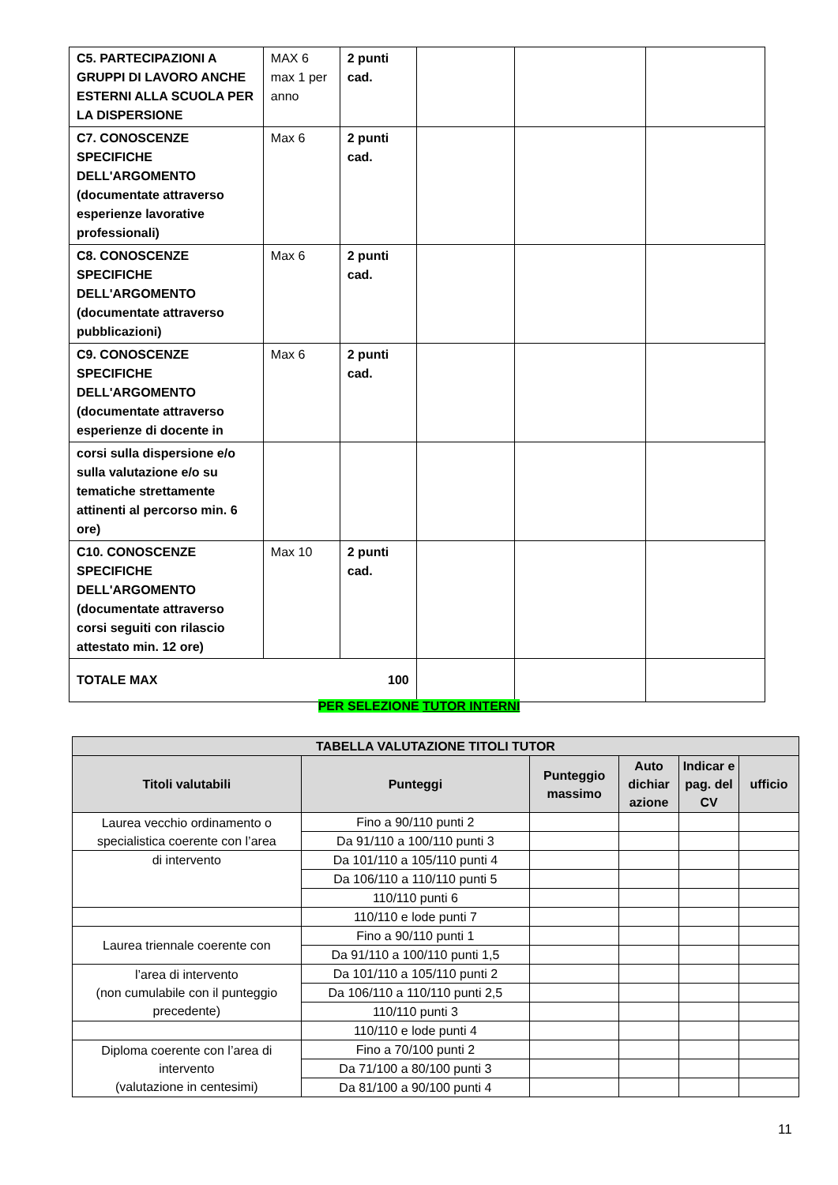| C5. PARTECIPAZIONI A GRUPPI DI LAVORO ANCHE ESTERNI ALLA SCUOLA PER LA DISPERSIONE | MAX 6 max 1 per anno | 2 punti cad. | | | |
| C7. CONOSCENZE SPECIFICHE DELL'ARGOMENTO (documentate attraverso esperienze lavorative professionali) | Max 6 | 2 punti cad. | | | |
| C8. CONOSCENZE SPECIFICHE DELL'ARGOMENTO (documentate attraverso pubblicazioni) | Max 6 | 2 punti cad. | | | |
| C9. CONOSCENZE SPECIFICHE DELL'ARGOMENTO (documentate attraverso esperienze di docente in | Max 6 | 2 punti cad. | | | |
| corsi sulla dispersione e/o sulla valutazione e/o su tematiche strettamente attinenti al percorso min. 6 ore) | | | | | |
| C10. CONOSCENZE SPECIFICHE DELL'ARGOMENTO (documentate attraverso corsi seguiti con rilascio attestato min. 12 ore) | Max 10 | 2 punti cad. | | | |
| TOTALE MAX 100 | | | | | |
PER SELEZIONE TUTOR INTERNI
| TABELLA VALUTAZIONE TITOLI TUTOR | | | | | |
| --- | --- | --- | --- | --- | --- |
| Titoli valutabili | Punteggi | Punteggio massimo | Auto dichiar azione | Indicar e pag. del CV | ufficio |
| Laurea vecchio ordinamento o specialistica coerente con l’area | Fino a 90/110 punti 2 | | | | |
| | Da 91/110 a 100/110 punti 3 | | | | |
| di intervento | Da 101/110 a 105/110 punti 4 | | | | |
| | Da 106/110 a 110/110 punti 5 | | | | |
| | 110/110 punti 6 | | | | |
| | 110/110 e lode punti 7 | | | | |
| Laurea triennale coerente con | Fino a 90/110 punti 1 | | | | |
| | Da 91/110 a 100/110 punti 1,5 | | | | |
| l’area di intervento (non cumulabile con il punteggio precedente) | Da 101/110 a 105/110 punti 2 | | | | |
| | Da 106/110 a 110/110 punti 2,5 | | | | |
| | 110/110 punti 3 | | | | |
| | 110/110 e lode punti 4 | | | | |
| Diploma coerente con l’area di intervento (valutazione in centesimi) | Fino a 70/100 punti 2 | | | | |
| | Da 71/100 a 80/100 punti 3 | | | | |
| | Da 81/100 a 90/100 punti 4 | | | | |
11